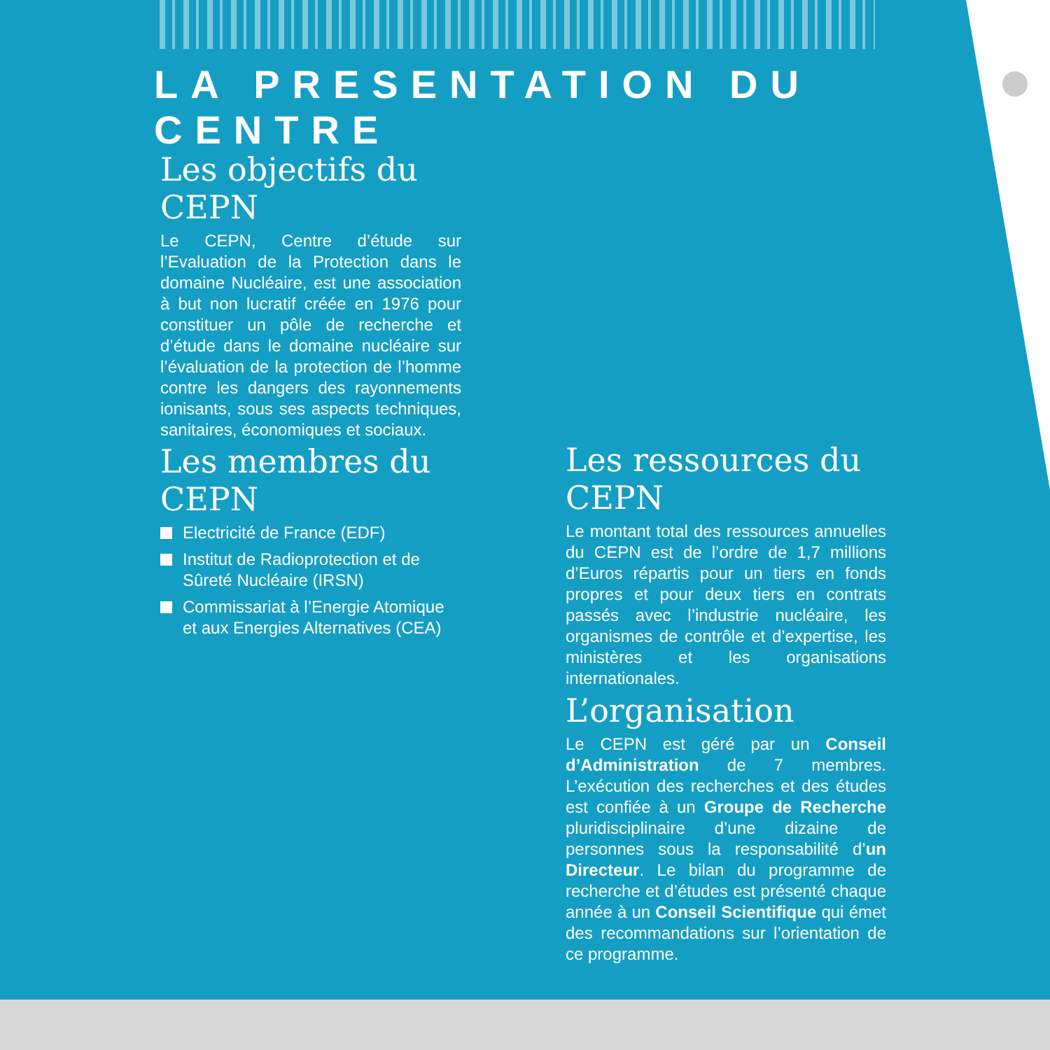LA PRESENTATION DU CENTRE
Les objectifs du CEPN
Le CEPN, Centre d’étude sur l’Evaluation de la Protection dans le domaine Nucléaire, est une association à but non lucratif créée en 1976 pour constituer un pôle de recherche et d’étude dans le domaine nucléaire sur l’évaluation de la protection de l’homme contre les dangers des rayonnements ionisants, sous ses aspects techniques, sanitaires, économiques et sociaux.
Les membres du CEPN
Electricité de France (EDF)
Institut de Radioprotection et de Sûreté Nucléaire (IRSN)
Commissariat à l’Energie Atomique et aux Energies Alternatives (CEA)
Les ressources du CEPN
Le montant total des ressources annuelles du CEPN est de l’ordre de 1,7 millions d’Euros répartis pour un tiers en fonds propres et pour deux tiers en contrats passés avec l’industrie nucléaire, les organismes de contrôle et d’expertise, les ministères et les organisations internationales.
L’organisation
Le CEPN est géré par un Conseil d’Administration de 7 membres. L’exécution des recherches et des études est confiée à un Groupe de Recherche pluridisciplinaire d’une dizaine de personnes sous la responsabilité d’un Directeur. Le bilan du programme de recherche et d’études est présenté chaque année à un Conseil Scientifique qui émet des recommandations sur l’orientation de ce programme.